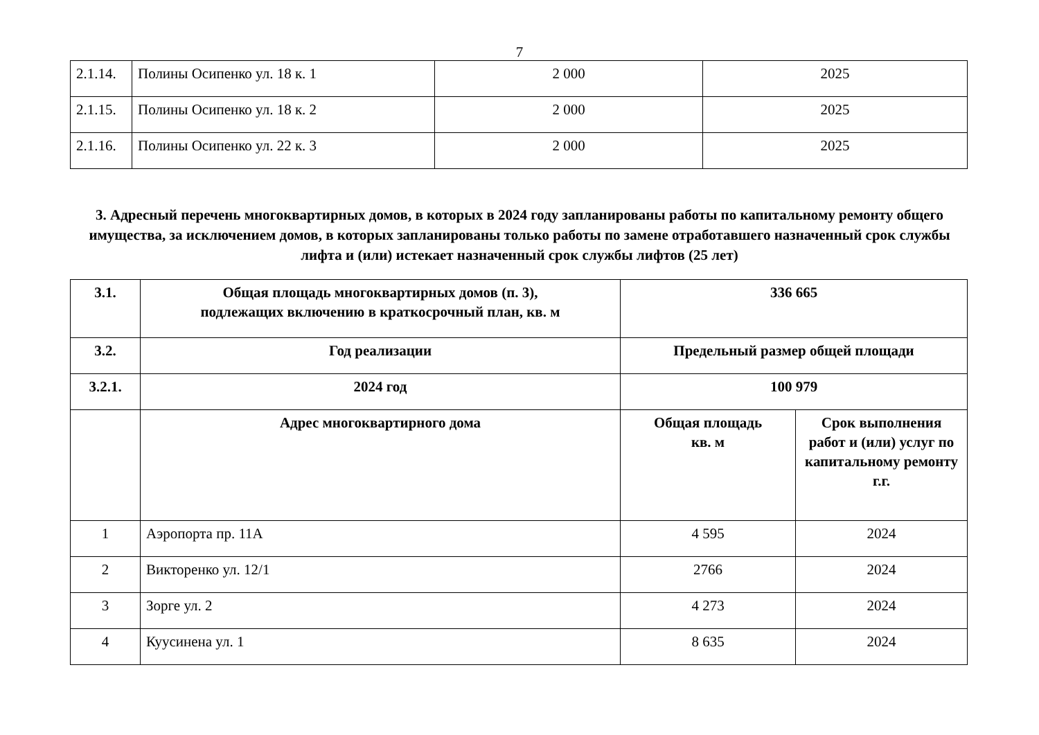7
| 2.1.14. | Полины Осипенко ул. 18 к. 1 | 2 000 | 2025 |
| 2.1.15. | Полины Осипенко ул. 18 к. 2 | 2 000 | 2025 |
| 2.1.16. | Полины Осипенко ул. 22 к. 3 | 2 000 | 2025 |
3. Адресный перечень многоквартирных домов, в которых в 2024 году запланированы работы по капитальному ремонту общего имущества, за исключением домов, в которых запланированы только работы по замене отработавшего назначенный срок службы лифта и (или) истекает назначенный срок службы лифтов (25 лет)
| 3.1. | Общая площадь многоквартирных домов (п. 3), подлежащих включению в краткосрочный план, кв. м | 336 665 | |
| 3.2. | Год реализации | Предельный размер общей площади | |
| 3.2.1. | 2024 год | 100 979 | |
| | Адрес многоквартирного дома | Общая площадь кв. м | Срок выполнения работ и (или) услуг по капитальному ремонту г.г. |
| 1 | Аэропорта пр. 11А | 4 595 | 2024 |
| 2 | Викторенко ул. 12/1 | 2766 | 2024 |
| 3 | Зорге ул. 2 | 4 273 | 2024 |
| 4 | Куусинена ул. 1 | 8 635 | 2024 |